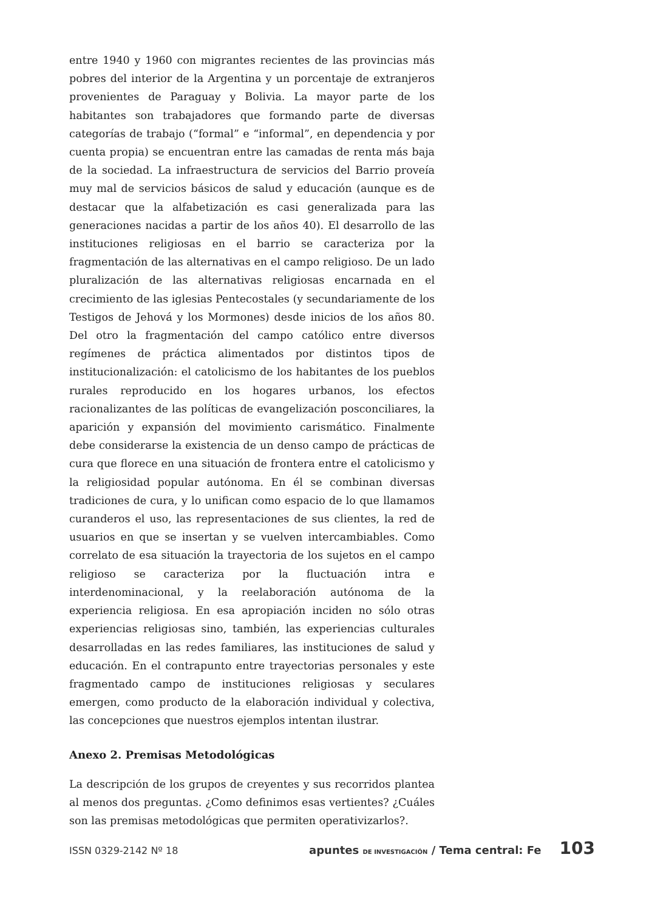entre 1940 y 1960 con migrantes recientes de las provincias más pobres del interior de la Argentina y un porcentaje de extranjeros provenientes de Paraguay y Bolivia. La mayor parte de los habitantes son trabajadores que formando parte de diversas categorías de trabajo (“formal” e “informal”, en dependencia y por cuenta propia) se encuentran entre las camadas de renta más baja de la sociedad. La infraestructura de servicios del Barrio proveía muy mal de servicios básicos de salud y educación (aunque es de destacar que la alfabetización es casi generalizada para las generaciones nacidas a partir de los años 40). El desarrollo de las instituciones religiosas en el barrio se caracteriza por la fragmentación de las alternativas en el campo religioso. De un lado pluralización de las alternativas religiosas encarnada en el crecimiento de las iglesias Pentecostales (y secundariamente de los Testigos de Jehová y los Mormones) desde inicios de los años 80. Del otro la fragmentación del campo católico entre diversos regímenes de práctica alimentados por distintos tipos de institucionalización: el catolicismo de los habitantes de los pueblos rurales reproducido en los hogares urbanos, los efectos racionalizantes de las políticas de evangelización posconciliares, la aparición y expansión del movimiento carismático. Finalmente debe considerarse la existencia de un denso campo de prácticas de cura que florece en una situación de frontera entre el catolicismo y la religiosidad popular autónoma. En él se combinan diversas tradiciones de cura, y lo unifican como espacio de lo que llamamos curanderos el uso, las representaciones de sus clientes, la red de usuarios en que se insertan y se vuelven intercambiables. Como correlato de esa situación la trayectoria de los sujetos en el campo religioso se caracteriza por la fluctuación intra e interdenominacional, y la reelaboración autónoma de la experiencia religiosa. En esa apropiación inciden no sólo otras experiencias religiosas sino, también, las experiencias culturales desarrolladas en las redes familiares, las instituciones de salud y educación. En el contrapunto entre trayectorias personales y este fragmentado campo de instituciones religiosas y seculares emergen, como producto de la elaboración individual y colectiva, las concepciones que nuestros ejemplos intentan ilustrar.
Anexo 2. Premisas Metodológicas
La descripción de los grupos de creyentes y sus recorridos plantea al menos dos preguntas. ¿Como definimos esas vertientes? ¿Cuáles son las premisas metodológicas que permiten operativizarlos?.
ISSN 0329-2142 Nº 18 apuntes DE INVESTIGACIÓN / Tema central: Fe 103